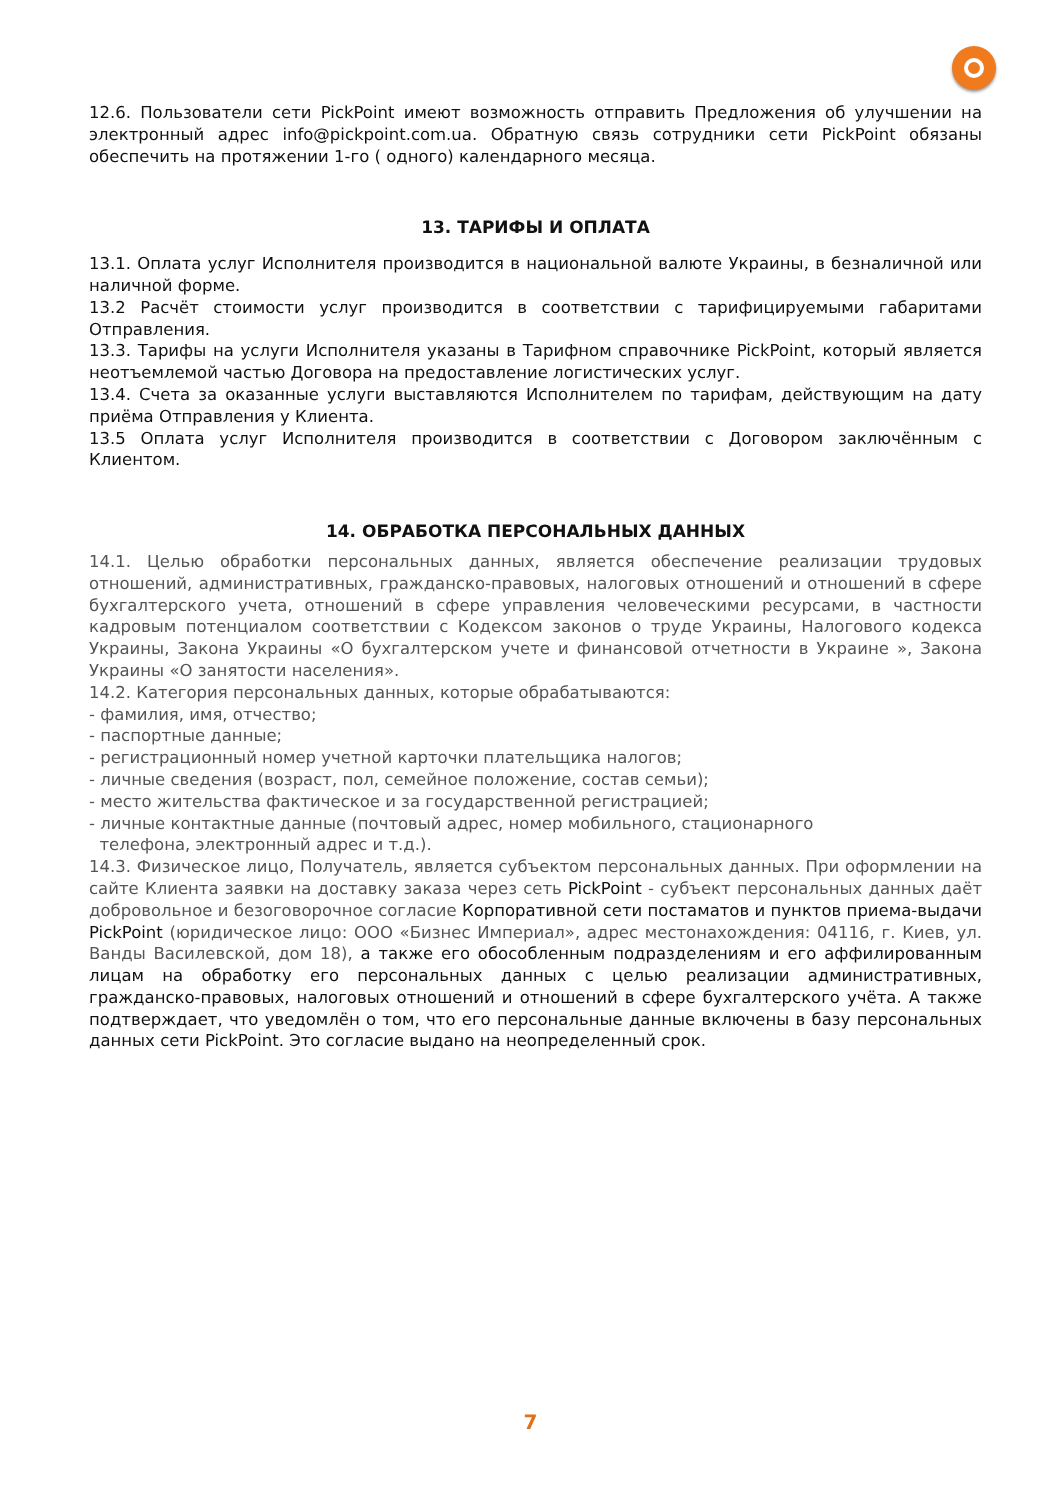12.6. Пользователи сети PickPoint имеют возможность отправить Предложения об улучшении на электронный адрес info@pickpoint.com.ua. Обратную связь сотрудники сети PickPoint обязаны обеспечить на протяжении 1-го ( одного) календарного месяца.
13. ТАРИФЫ И ОПЛАТА
13.1. Оплата услуг Исполнителя производится в национальной валюте Украины, в безналичной или наличной форме.
13.2 Расчёт стоимости услуг производится в соответствии с тарифицируемыми габаритами Отправления.
13.3. Тарифы на услуги Исполнителя указаны в Тарифном справочнике PickPoint, который является неотъемлемой частью Договора на предоставление логистических услуг.
13.4. Счета за оказанные услуги выставляются Исполнителем по тарифам, действующим на дату приёма Отправления у Клиента.
13.5 Оплата услуг Исполнителя производится в соответствии с Договором заключённым с Клиентом.
14. ОБРАБОТКА ПЕРСОНАЛЬНЫХ ДАННЫХ
14.1. Целью обработки персональных данных, является обеспечение реализации трудовых отношений, административных, гражданско-правовых, налоговых отношений и отношений в сфере бухгалтерского учета, отношений в сфере управления человеческими ресурсами, в частности кадровым потенциалом соответствии с Кодексом законов о труде Украины, Налогового кодекса Украины, Закона Украины «О бухгалтерском учете и финансовой отчетности в Украине », Закона Украины «О занятости населения».
14.2. Категория персональных данных, которые обрабатываются:
- фамилия, имя, отчество;
- паспортные данные;
- регистрационный номер учетной карточки плательщика налогов;
- личные сведения (возраст, пол, семейное положение, состав семьи);
- место жительства фактическое и за государственной регистрацией;
- личные контактные данные (почтовый адрес, номер мобильного, стационарного
телефона, электронный адрес и т.д.).
14.3. Физическое лицо, Получатель, является субъектом персональных данных. При оформлении на сайте Клиента заявки на доставку заказа через сеть PickPoint - субъект персональных данных даёт добровольное и безоговорочное согласие Корпоративной сети постаматов и пунктов приема-выдачи PickPoint (юридическое лицо: ООО «Бизнес Империал», адрес местонахождения: 04116, г. Киев, ул. Ванды Василевской, дом 18), а также его обособленным подразделениям и его аффилированным лицам на обработку его персональных данных с целью реализации административных, гражданско-правовых, налоговых отношений и отношений в сфере бухгалтерского учёта. А также подтверждает, что уведомлён о том, что его персональные данные включены в базу персональных данных сети PickPoint. Это согласие выдано на неопределенный срок.
7